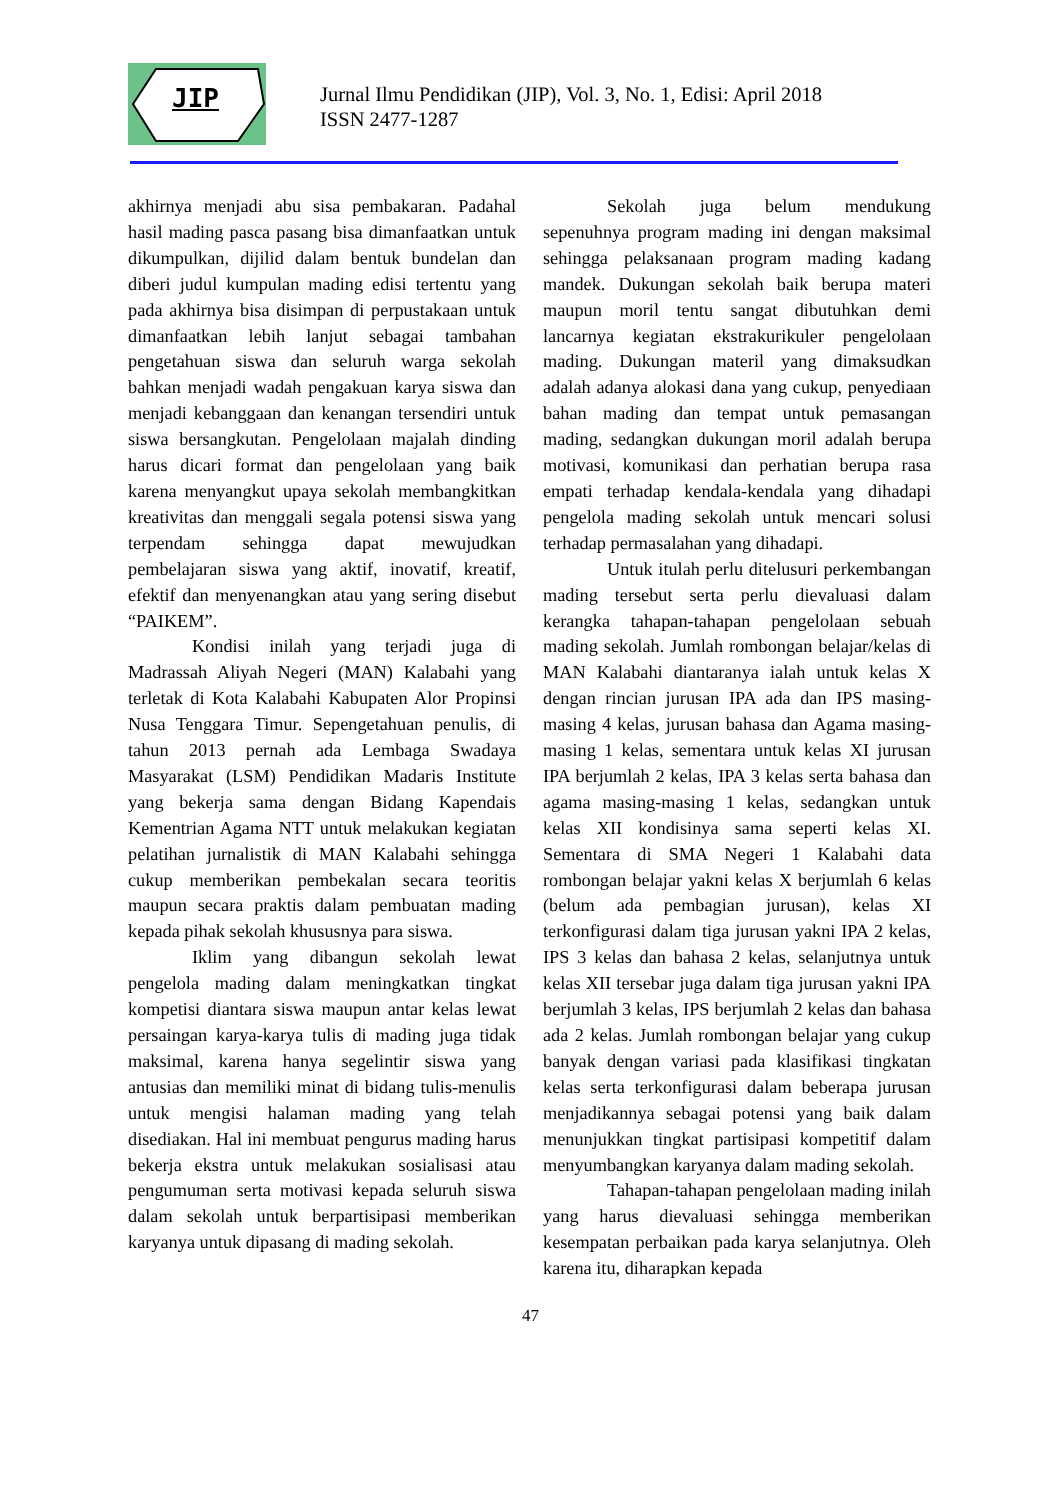JIP
Jurnal Ilmu Pendidikan (JIP), Vol. 3, No. 1, Edisi: April 2018
ISSN 2477-1287
akhirnya menjadi abu sisa pembakaran. Padahal hasil mading pasca pasang bisa dimanfaatkan untuk dikumpulkan, dijilid dalam bentuk bundelan dan diberi judul kumpulan mading edisi tertentu yang pada akhirnya bisa disimpan di perpustakaan untuk dimanfaatkan lebih lanjut sebagai tambahan pengetahuan siswa dan seluruh warga sekolah bahkan menjadi wadah pengakuan karya siswa dan menjadi kebanggaan dan kenangan tersendiri untuk siswa bersangkutan. Pengelolaan majalah dinding harus dicari format dan pengelolaan yang baik karena menyangkut upaya sekolah membangkitkan kreativitas dan menggali segala potensi siswa yang terpendam sehingga dapat mewujudkan pembelajaran siswa yang aktif, inovatif, kreatif, efektif dan menyenangkan atau yang sering disebut “PAIKEM”.
Kondisi inilah yang terjadi juga di Madrassah Aliyah Negeri (MAN) Kalabahi yang terletak di Kota Kalabahi Kabupaten Alor Propinsi Nusa Tenggara Timur. Sepengetahuan penulis, di tahun 2013 pernah ada Lembaga Swadaya Masyarakat (LSM) Pendidikan Madaris Institute yang bekerja sama dengan Bidang Kapendais Kementrian Agama NTT untuk melakukan kegiatan pelatihan jurnalistik di MAN Kalabahi sehingga cukup memberikan pembekalan secara teoritis maupun secara praktis dalam pembuatan mading kepada pihak sekolah khususnya para siswa.
Iklim yang dibangun sekolah lewat pengelola mading dalam meningkatkan tingkat kompetisi diantara siswa maupun antar kelas lewat persaingan karya-karya tulis di mading juga tidak maksimal, karena hanya segelintir siswa yang antusias dan memiliki minat di bidang tulis-menulis untuk mengisi halaman mading yang telah disediakan. Hal ini membuat pengurus mading harus bekerja ekstra untuk melakukan sosialisasi atau pengumuman serta motivasi kepada seluruh siswa dalam sekolah untuk berpartisipasi memberikan karyanya untuk dipasang di mading sekolah.
Sekolah juga belum mendukung sepenuhnya program mading ini dengan maksimal sehingga pelaksanaan program mading kadang mandek. Dukungan sekolah baik berupa materi maupun moril tentu sangat dibutuhkan demi lancarnya kegiatan ekstrakurikuler pengelolaan mading. Dukungan materil yang dimaksudkan adalah adanya alokasi dana yang cukup, penyediaan bahan mading dan tempat untuk pemasangan mading, sedangkan dukungan moril adalah berupa motivasi, komunikasi dan perhatian berupa rasa empati terhadap kendala-kendala yang dihadapi pengelola mading sekolah untuk mencari solusi terhadap permasalahan yang dihadapi.
Untuk itulah perlu ditelusuri perkembangan mading tersebut serta perlu dievaluasi dalam kerangka tahapan-tahapan pengelolaan sebuah mading sekolah. Jumlah rombongan belajar/kelas di MAN Kalabahi diantaranya ialah untuk kelas X dengan rincian jurusan IPA ada dan IPS masing-masing 4 kelas, jurusan bahasa dan Agama masing-masing 1 kelas, sementara untuk kelas XI jurusan IPA berjumlah 2 kelas, IPA 3 kelas serta bahasa dan agama masing-masing 1 kelas, sedangkan untuk kelas XII kondisinya sama seperti kelas XI. Sementara di SMA Negeri 1 Kalabahi data rombongan belajar yakni kelas X berjumlah 6 kelas (belum ada pembagian jurusan), kelas XI terkonfigurasi dalam tiga jurusan yakni IPA 2 kelas, IPS 3 kelas dan bahasa 2 kelas, selanjutnya untuk kelas XII tersebar juga dalam tiga jurusan yakni IPA berjumlah 3 kelas, IPS berjumlah 2 kelas dan bahasa ada 2 kelas. Jumlah rombongan belajar yang cukup banyak dengan variasi pada klasifikasi tingkatan kelas serta terkonfigurasi dalam beberapa jurusan menjadikannya sebagai potensi yang baik dalam menunjukkan tingkat partisipasi kompetitif dalam menyumbangkan karyanya dalam mading sekolah.
Tahapan-tahapan pengelolaan mading inilah yang harus dievaluasi sehingga memberikan kesempatan perbaikan pada karya selanjutnya. Oleh karena itu, diharapkan kepada
47